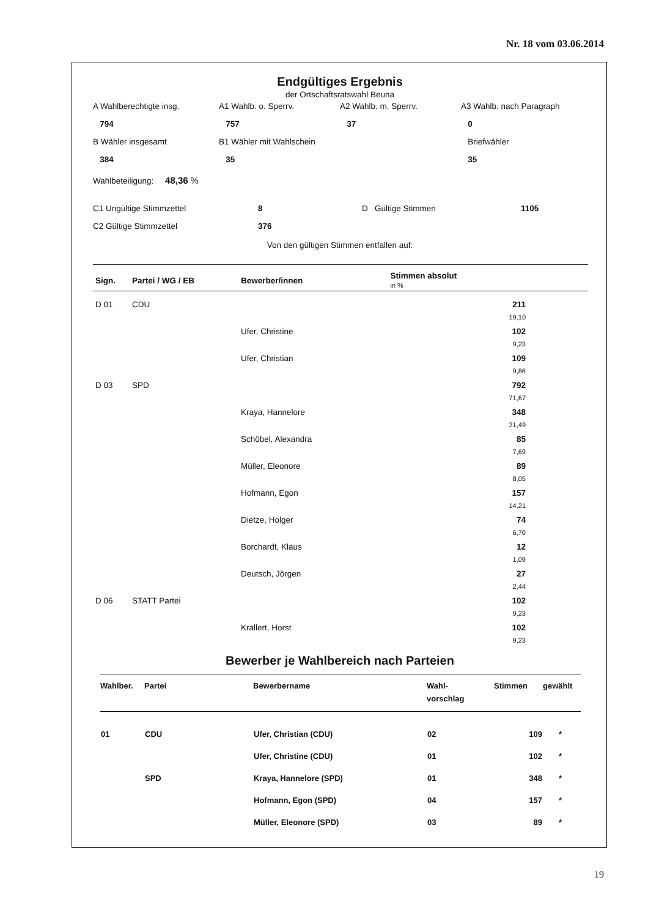Nr. 18 vom 03.06.2014
Endgültiges Ergebnis
der Ortschaftsratswahl Beuna
A Wahlberechtigte insg.
A1 Wahlb. o. Sperrv.
A2 Wahlb. m. Sperrv.
A3 Wahlb. nach Paragraph
794
757
37
0
B Wähler insgesamt
B1 Wähler mit Wahlschein
Briefwähler
384
35
35
Wahlbeteiligung: 48,36 %
C1 Ungültige Stimmzettel
8
D Gültige Stimmen
1105
C2 Gültige Stimmzettel
376
Von den gültigen Stimmen entfallen auf:
| Sign. | Partei / WG / EB | Bewerber/innen | Stimmen absolut in % | |
| --- | --- | --- | --- | --- |
| D 01 | CDU | | 211 | |
| | | | 19,10 | |
| | | Ufer, Christine | 102 | |
| | | | 9,23 | |
| | | Ufer, Christian | 109 | |
| | | | 9,86 | |
| D 03 | SPD | | 792 | |
| | | | 71,67 | |
| | | Kraya, Hannelore | 348 | |
| | | | 31,49 | |
| | | Schöbel, Alexandra | 85 | |
| | | | 7,69 | |
| | | Müller, Eleonore | 89 | |
| | | | 8,05 | |
| | | Hofmann, Egon | 157 | |
| | | | 14,21 | |
| | | Dietze, Holger | 74 | |
| | | | 6,70 | |
| | | Borchardt, Klaus | 12 | |
| | | | 1,09 | |
| | | Deutsch, Jörgen | 27 | |
| | | | 2,44 | |
| D 06 | STATT Partei | | 102 | |
| | | | 9,23 | |
| | | Krallert, Horst | 102 | |
| | | | 9,23 | |
Bewerber je Wahlbereich nach Parteien
| Wahlber. | Partei | Bewerbername | Wahl- vorschlag | Stimmen | gewählt |
| --- | --- | --- | --- | --- | --- |
| 01 | CDU | Ufer, Christian (CDU) | 02 | 109 | * |
| | | Ufer, Christine (CDU) | 01 | 102 | * |
| | SPD | Kraya, Hannelore (SPD) | 01 | 348 | * |
| | | Hofmann, Egon (SPD) | 04 | 157 | * |
| | | Müller, Eleonore (SPD) | 03 | 89 | * |
19